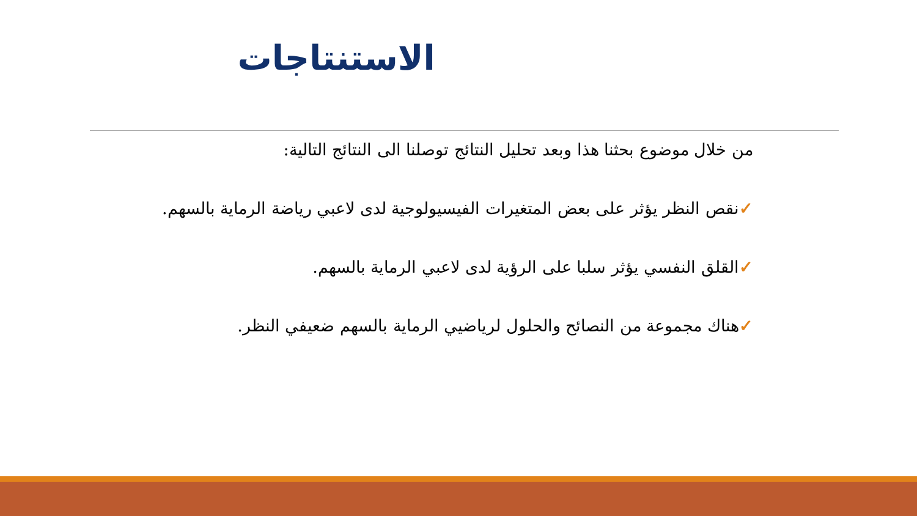الاستنتاجات
من خلال موضوع بحثنا هذا وبعد تحليل النتائج توصلنا الى النتائج التالية:
✓نقص النظر يؤثر على بعض المتغيرات الفيسيولوجية لدى لاعبي رياضة الرماية بالسهم.
✓القلق النفسي يؤثر سلبا على الرؤية لدى لاعبي الرماية بالسهم.
✓هناك مجموعة من النصائح والحلول لرياضيي الرماية بالسهم ضعيفي النظر.